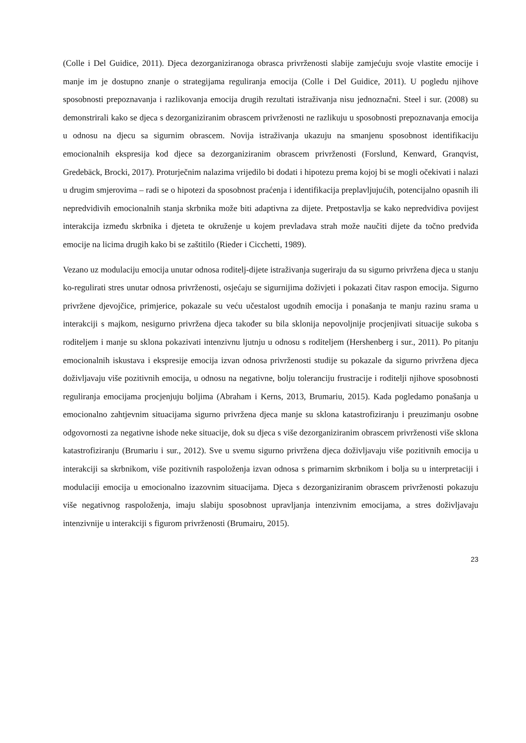(Colle i Del Guidice, 2011). Djeca dezorganiziranoga obrasca privrženosti slabije zamjećuju svoje vlastite emocije i manje im je dostupno znanje o strategijama reguliranja emocija (Colle i Del Guidice, 2011). U pogledu njihove sposobnosti prepoznavanja i razlikovanja emocija drugih rezultati istraživanja nisu jednoznačni. Steel i sur. (2008) su demonstrirali kako se djeca s dezorganiziranim obrascem privrženosti ne razlikuju u sposobnosti prepoznavanja emocija u odnosu na djecu sa sigurnim obrascem. Novija istraživanja ukazuju na smanjenu sposobnost identifikaciju emocionalnih ekspresija kod djece sa dezorganiziranim obrascem privrženosti (Forslund, Kenward, Granqvist, Gredebäck, Brocki, 2017). Proturječnim nalazima vrijedilo bi dodati i hipotezu prema kojoj bi se mogli očekivati i nalazi u drugim smjerovima – radi se o hipotezi da sposobnost praćenja i identifikacija preplavljujućih, potencijalno opasnih ili nepredvidivih emocionalnih stanja skrbnika može biti adaptivna za dijete. Pretpostavlja se kako nepredvidiva povijest interakcija između skrbnika i djeteta te okruženje u kojem prevladava strah može naučiti dijete da točno predviđa emocije na licima drugih kako bi se zaštitilo (Rieder i Cicchetti, 1989).
Vezano uz modulaciju emocija unutar odnosa roditelj-dijete istraživanja sugeriraju da su sigurno privržena djeca u stanju ko-regulirati stres unutar odnosa privrženosti, osjećaju se sigurnijima doživjeti i pokazati čitav raspon emocija. Sigurno privržene djevojčice, primjerice, pokazale su veću učestalost ugodnih emocija i ponašanja te manju razinu srama u interakciji s majkom, nesigurno privržena djeca također su bila sklonija nepovoljnije procjenjivati situacije sukoba s roditeljem i manje su sklona pokazivati intenzivnu ljutnju u odnosu s roditeljem (Hershenberg i sur., 2011). Po pitanju emocionalnih iskustava i ekspresije emocija izvan odnosa privrženosti studije su pokazale da sigurno privržena djeca doživljavaju više pozitivnih emocija, u odnosu na negativne, bolju toleranciju frustracije i roditelji njihove sposobnosti reguliranja emocijama procjenjuju boljima (Abraham i Kerns, 2013, Brumariu, 2015). Kada pogledamo ponašanja u emocionalno zahtjevnim situacijama sigurno privržena djeca manje su sklona katastrofiziranju i preuzimanju osobne odgovornosti za negativne ishode neke situacije, dok su djeca s više dezorganiziranim obrascem privrženosti više sklona katastrofiziranju (Brumariu i sur., 2012). Sve u svemu sigurno privržena djeca doživljavaju više pozitivnih emocija u interakciji sa skrbnikom, više pozitivnih raspoloženja izvan odnosa s primarnim skrbnikom i bolja su u interpretaciji i modulaciji emocija u emocionalno izazovnim situacijama. Djeca s dezorganiziranim obrascem privrženosti pokazuju više negativnog raspoloženja, imaju slabiju sposobnost upravljanja intenzivnim emocijama, a stres doživljavaju intenzivnije u interakciji s figurom privrženosti (Brumairu, 2015).
23